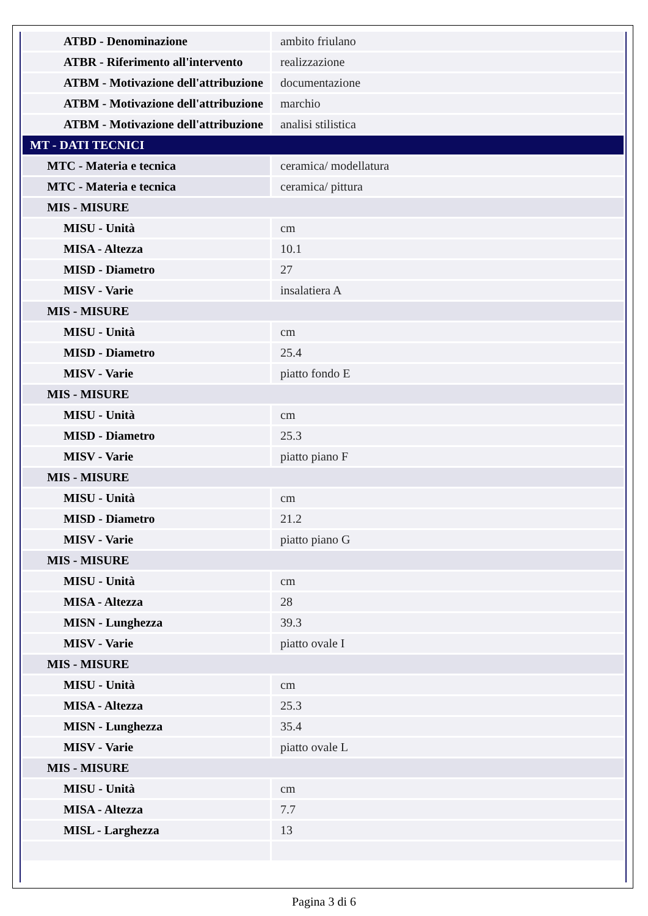| ATBD - Denominazione | ambito friulano |
| ATBR - Riferimento all'intervento | realizzazione |
| ATBM - Motivazione dell'attribuzione | documentazione |
| ATBM - Motivazione dell'attribuzione | marchio |
| ATBM - Motivazione dell'attribuzione | analisi stilistica |
| MT - DATI TECNICI | |
| MTC - Materia e tecnica | ceramica/ modellatura |
| MTC - Materia e tecnica | ceramica/ pittura |
| MIS - MISURE | |
| MISU - Unità | cm |
| MISA - Altezza | 10.1 |
| MISD - Diametro | 27 |
| MISV - Varie | insalatiera A |
| MIS - MISURE | |
| MISU - Unità | cm |
| MISD - Diametro | 25.4 |
| MISV - Varie | piatto fondo E |
| MIS - MISURE | |
| MISU - Unità | cm |
| MISD - Diametro | 25.3 |
| MISV - Varie | piatto piano F |
| MIS - MISURE | |
| MISU - Unità | cm |
| MISD - Diametro | 21.2 |
| MISV - Varie | piatto piano G |
| MIS - MISURE | |
| MISU - Unità | cm |
| MISA - Altezza | 28 |
| MISN - Lunghezza | 39.3 |
| MISV - Varie | piatto ovale I |
| MIS - MISURE | |
| MISU - Unità | cm |
| MISA - Altezza | 25.3 |
| MISN - Lunghezza | 35.4 |
| MISV - Varie | piatto ovale L |
| MIS - MISURE | |
| MISU - Unità | cm |
| MISA - Altezza | 7.7 |
| MISL - Larghezza | 13 |
Pagina 3 di 6